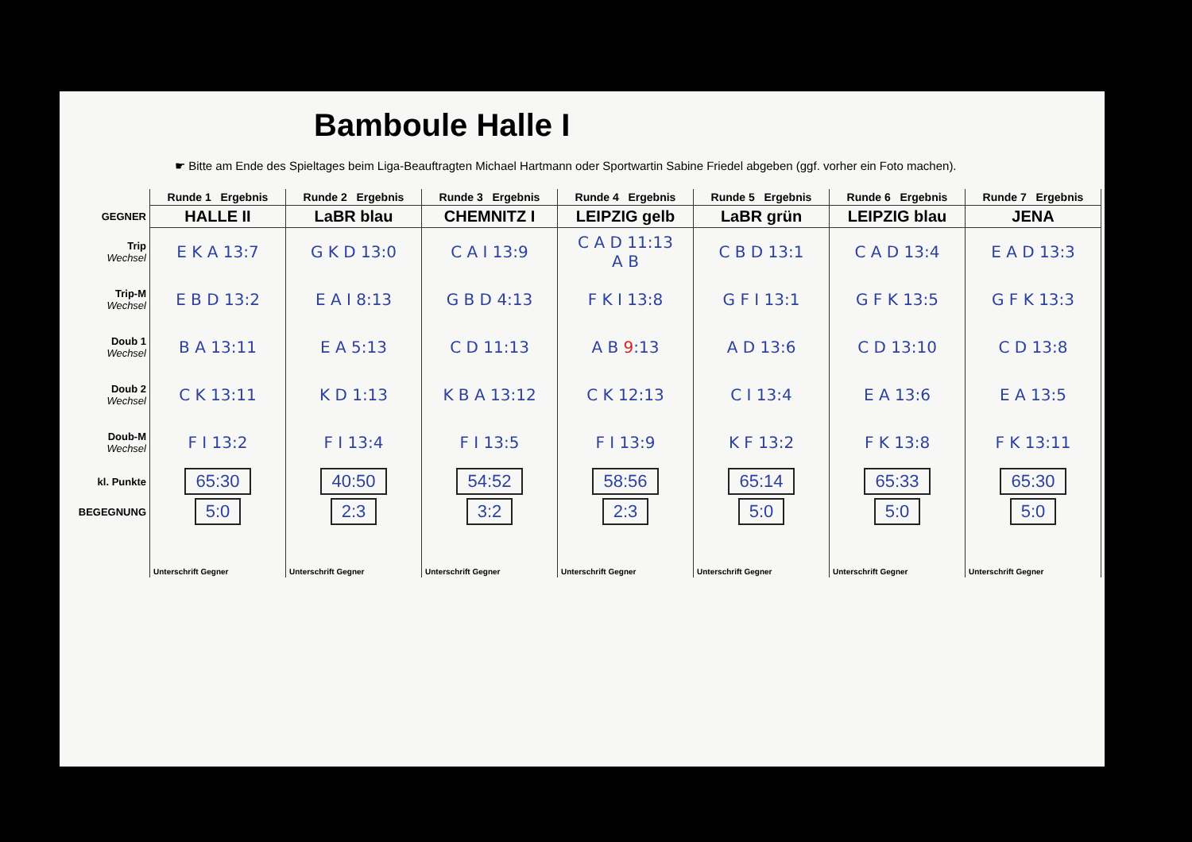Bamboule Halle I
☛ Bitte am Ende des Spieltages beim Liga-Beauftragten Michael Hartmann oder Sportwartin Sabine Friedel abgeben (ggf. vorher ein Foto machen).
| | Runde 1 Ergebnis | Runde 2 Ergebnis | Runde 3 Ergebnis | Runde 4 Ergebnis | Runde 5 Ergebnis | Runde 6 Ergebnis | Runde 7 Ergebnis |
| --- | --- | --- | --- | --- | --- | --- | --- |
| GEGNER | HALLE II | LaBR blau | CHEMNITZ I | LEIPZIG gelb | LaBR grün | LEIPZIG blau | JENA |
| Trip Wechsel | E K A 13:7 | G K D 13:0 | C A I 13:9 | C A D 11:13 A B | C B D 13:1 | C A D 13:4 | E A D 13:3 |
| Trip-M Wechsel | E B D 13:2 | E A I 8:13 | G B D 4:13 | F K I 13:8 | G F I 13:1 | G F K 13:5 | G F K 13:3 |
| Doub 1 Wechsel | B A 13:11 | E A 5:13 | C D 11:13 | A B 9 :13 | A D 13:6 | C D 13:10 | C D 13:8 |
| Doub 2 Wechsel | C K 13:11 | K D 1:13 | K B A 13:12 | C K 12:13 | C I 13:4 | E A 13:6 | E A 13:5 |
| Doub-M Wechsel | F I 13:2 | F I 13:4 | F I 13:5 | F I 13:9 | K F 13:2 | F K 13:8 | F K 13:11 |
| kl. Punkte | 65:30 | 40:50 | 54:52 | 58:56 | 65:14 | 65:33 | 65:30 |
| BEGEGNUNG | 5:0 | 2:3 | 3:2 | 2:3 | 5:0 | 5:0 | 5:0 |
| | Unterschrift Gegner | Unterschrift Gegner | Unterschrift Gegner | Unterschrift Gegner | Unterschrift Gegner | Unterschrift Gegner | Unterschrift Gegner |